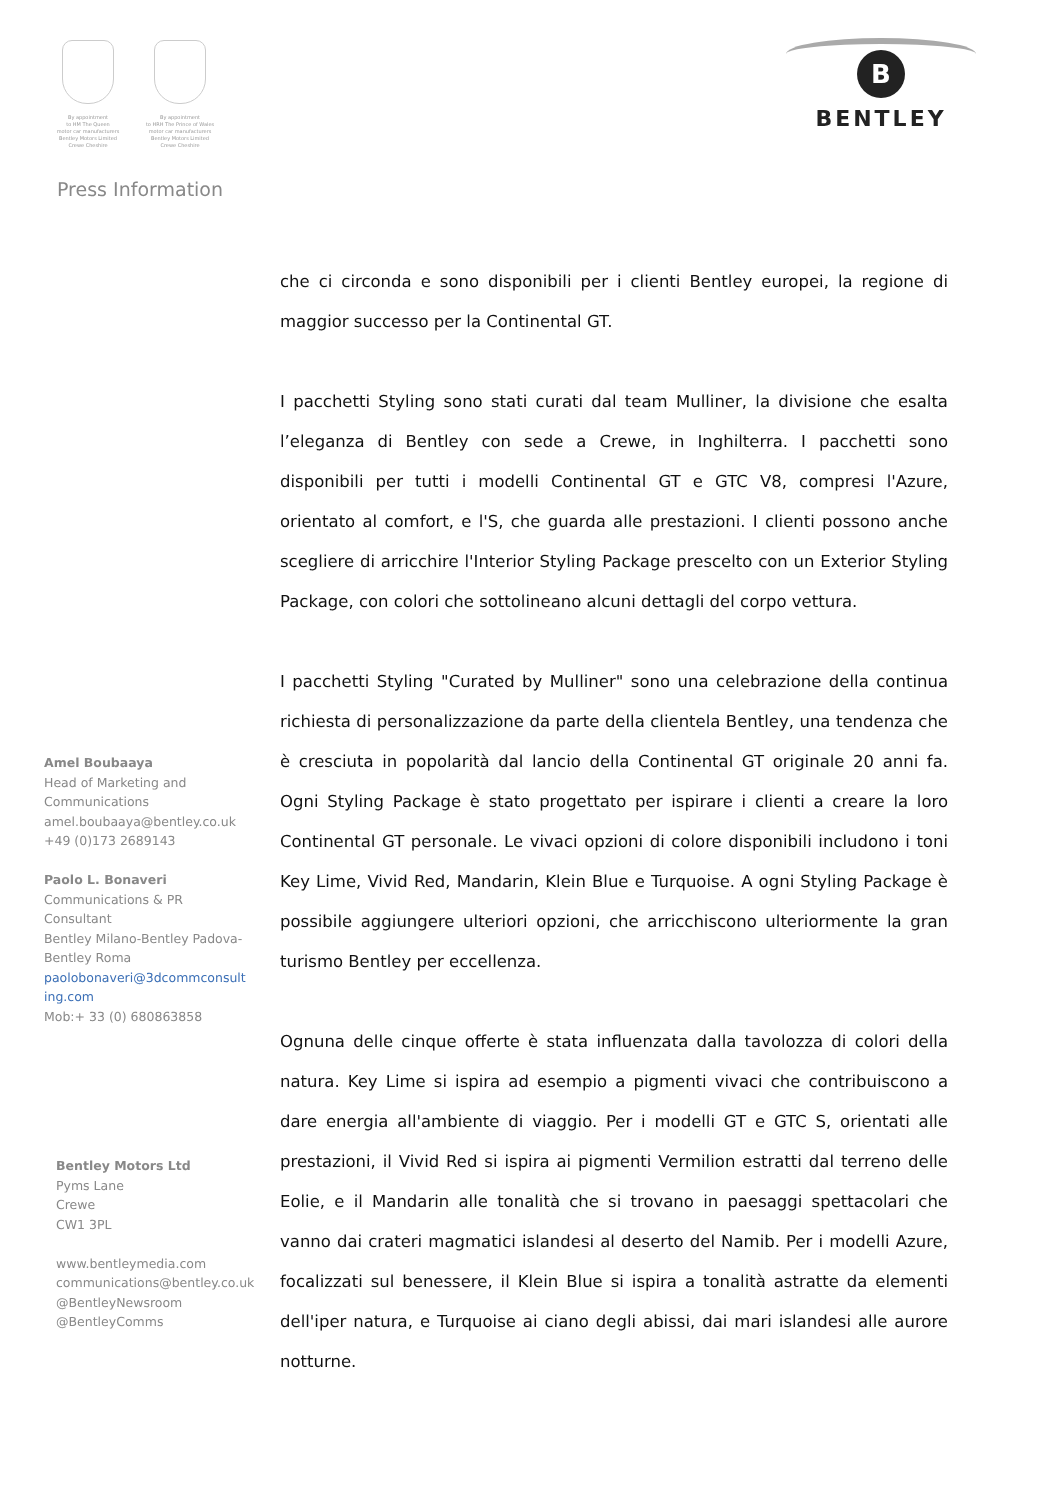By appointment
to HM The Queen
motor car manufacturers
Bentley Motors Limited
Crewe Cheshire
By appointment
to HRH The Prince of Wales
motor car manufacturers
Bentley Motors Limited
Crewe Cheshire
Press Information
B
BENTLEY
Amel Boubaaya
Head of Marketing and
Communications
amel.boubaaya@bentley.co.uk
+49 (0)173 2689143
Paolo L. Bonaveri
Communications & PR
Consultant
Bentley Milano-Bentley Padova-
Bentley Roma
paolobonaveri@3dcommconsult
ing.com
Mob:+ 33 (0) 680863858
Bentley Motors Ltd
Pyms Lane
Crewe
CW1 3PL
www.bentleymedia.com
communications@bentley.co.uk
@BentleyNewsroom
@BentleyComms
che ci circonda e sono disponibili per i clienti Bentley europei, la regione di maggior successo per la Continental GT.
I pacchetti Styling sono stati curati dal team Mulliner, la divisione che esalta l’eleganza di Bentley con sede a Crewe, in Inghilterra. I pacchetti sono disponibili per tutti i modelli Continental GT e GTC V8, compresi l'Azure, orientato al comfort, e l'S, che guarda alle prestazioni. I clienti possono anche scegliere di arricchire l'Interior Styling Package prescelto con un Exterior Styling Package, con colori che sottolineano alcuni dettagli del corpo vettura.
I pacchetti Styling "Curated by Mulliner" sono una celebrazione della continua richiesta di personalizzazione da parte della clientela Bentley, una tendenza che è cresciuta in popolarità dal lancio della Continental GT originale 20 anni fa. Ogni Styling Package è stato progettato per ispirare i clienti a creare la loro Continental GT personale. Le vivaci opzioni di colore disponibili includono i toni Key Lime, Vivid Red, Mandarin, Klein Blue e Turquoise. A ogni Styling Package è possibile aggiungere ulteriori opzioni, che arricchiscono ulteriormente la gran turismo Bentley per eccellenza.
Ognuna delle cinque offerte è stata influenzata dalla tavolozza di colori della natura. Key Lime si ispira ad esempio a pigmenti vivaci che contribuiscono a dare energia all'ambiente di viaggio. Per i modelli GT e GTC S, orientati alle prestazioni, il Vivid Red si ispira ai pigmenti Vermilion estratti dal terreno delle Eolie, e il Mandarin alle tonalità che si trovano in paesaggi spettacolari che vanno dai crateri magmatici islandesi al deserto del Namib. Per i modelli Azure, focalizzati sul benessere, il Klein Blue si ispira a tonalità astratte da elementi dell'iper natura, e Turquoise ai ciano degli abissi, dai mari islandesi alle aurore notturne.